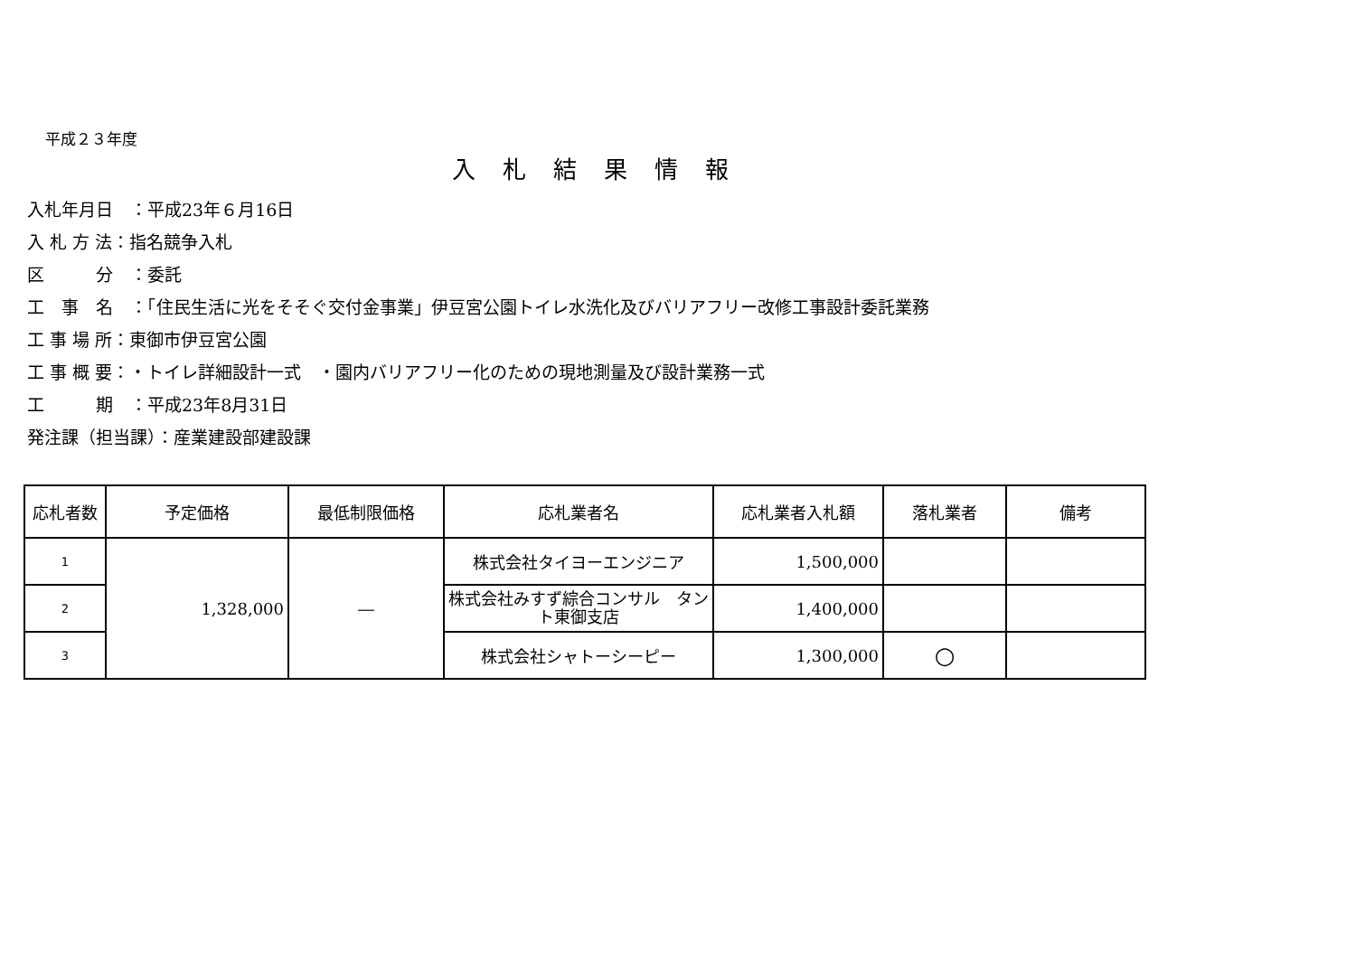平成２３年度
入札結果情報
入札年月日　：平成23年６月16日
入 札 方 法：指名競争入札
区　　　分　：委託
工　事　名　：「住民生活に光をそそぐ交付金事業」伊豆宮公園トイレ水洗化及びバリアフリー改修工事設計委託業務
工 事 場 所：東御市伊豆宮公園
工 事 概 要：・トイレ詳細設計一式　・園内バリアフリー化のための現地測量及び設計業務一式
工　　　期　：平成23年8月31日
発注課（担当課）：産業建設部建設課
| 応札者数 | 予定価格 | 最低制限価格 | 応札業者名 | 応札業者入札額 | 落札業者 | 備考 |
| --- | --- | --- | --- | --- | --- | --- |
| 1 | 1,328,000 | ― | 株式会社タイヨーエンジニア | 1,500,000 | | |
| 2 | | | 株式会社みすず綜合コンサル タント東御支店 | 1,400,000 | | |
| 3 | | | 株式会社シャトーシーピー | 1,300,000 | ○ | |